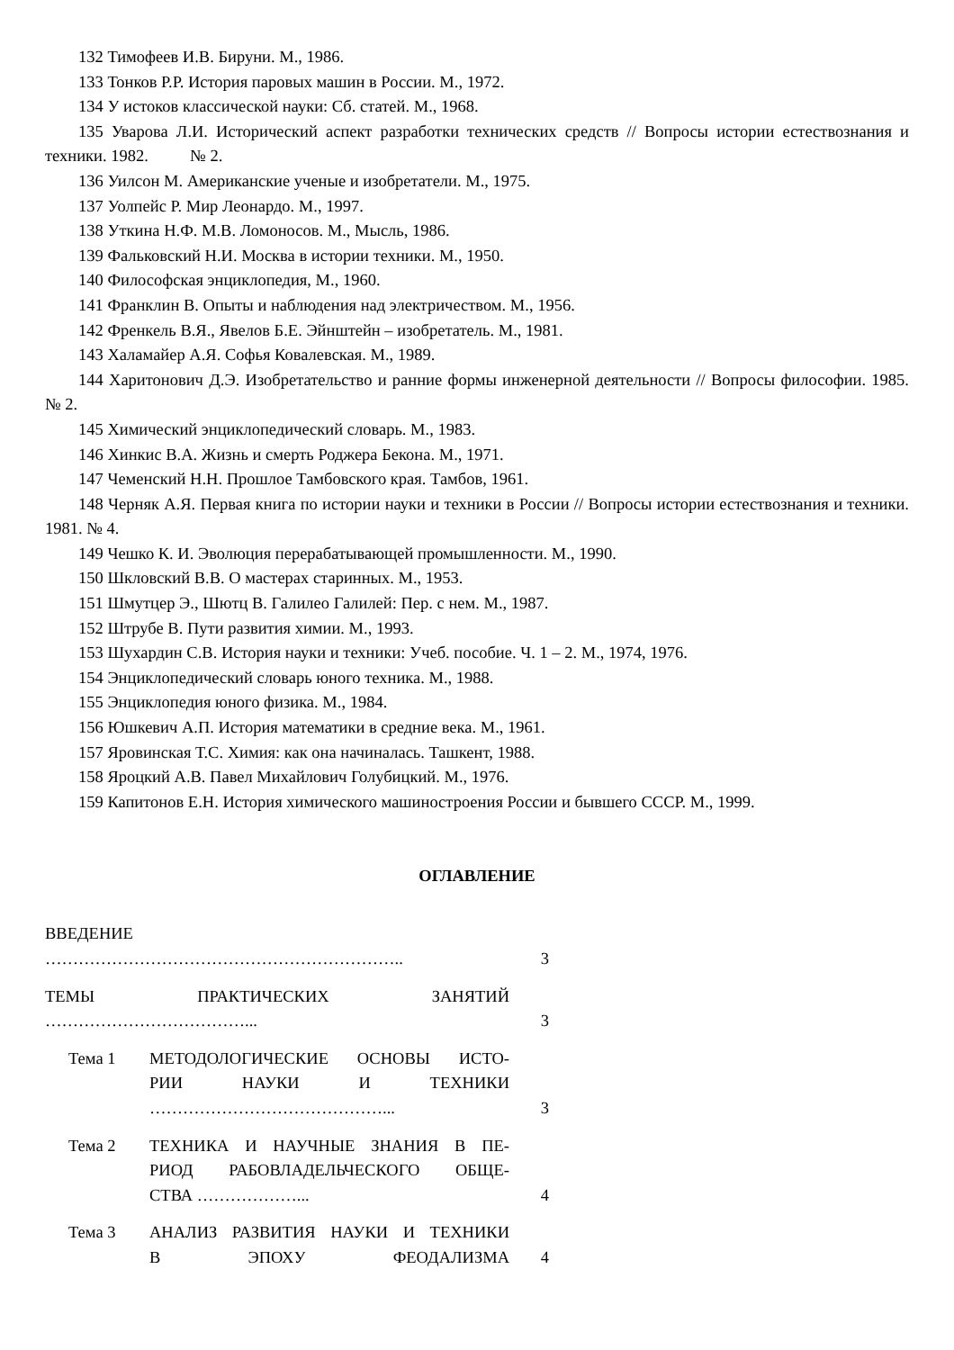132 Тимофеев И.В. Бируни. М., 1986.
133 Тонков Р.Р. История паровых машин в России. М., 1972.
134 У истоков классической науки: Сб. статей. М., 1968.
135 Уварова Л.И. Исторический аспект разработки технических средств // Вопросы истории естест­вознания и техники. 1982. № 2.
136 Уилсон М. Американские ученые и изобретатели. М., 1975.
137 Уолпейс Р. Мир Леонардо. М., 1997.
138 Уткина Н.Ф. М.В. Ломоносов. М., Мысль, 1986.
139 Фальковский Н.И. Москва в истории техники. М., 1950.
140 Философская энциклопедия, М., 1960.
141 Франклин В. Опыты и наблюдения над электричеством. М., 1956.
142 Френкель В.Я., Явелов Б.Е. Эйнштейн – изобретатель. М., 1981.
143 Халамайер А.Я. Софья Ковалевская. М., 1989.
144 Харитонович Д.Э. Изобретательство и ранние формы инженерной деятельности // Вопросы фи­лософии. 1985. № 2.
145 Химический энциклопедический словарь. М., 1983.
146 Хинкис В.А. Жизнь и смерть Роджера Бекона. М., 1971.
147 Чеменский Н.Н. Прошлое Тамбовского края. Тамбов, 1961.
148 Черняк А.Я. Первая книга по истории науки и техники в России // Вопросы истории естество­знания и техники. 1981. № 4.
149 Чешко К. И. Эволюция перерабатывающей промышленности. М., 1990.
150 Шкловский В.В. О мастерах старинных. М., 1953.
151 Шмутцер Э., Шютц В. Галилео Галилей: Пер. с нем. М., 1987.
152 Штрубе В. Пути развития химии. М., 1993.
153 Шухардин С.В. История науки и техники: Учеб. пособие. Ч. 1 – 2. М., 1974, 1976.
154 Энциклопедический словарь юного техника. М., 1988.
155 Энциклопедия юного физика. М., 1984.
156 Юшкевич А.П. История математики в средние века. М., 1961.
157 Яровинская Т.С. Химия: как она начиналась. Ташкент, 1988.
158 Яроцкий А.В. Павел Михайлович Голубицкий. М., 1976.
159 Капитонов Е.Н. История химического машиностроения России и бывшего СССР. М., 1999.
ОГЛАВЛЕНИЕ
| ВВЕДЕНИЕ ……………………………………………………….. | | 3 |
| ТЕМЫ ПРАКТИЧЕСКИХ ЗАНЯТИЙ ………………………………... | | 3 |
| Тема 1 | МЕТОДОЛОГИЧЕСКИЕ ОСНОВЫ ИСТО- РИИ НАУКИ И ТЕХНИКИ ……………………………………... | 3 |
| Тема 2 | ТЕХНИКА И НАУЧНЫЕ ЗНАНИЯ В ПЕ- РИОД РАБОВЛАДЕЛЬЧЕСКОГО ОБЩЕ- СТВА ………………... | 4 |
| Тема 3 | АНАЛИЗ РАЗВИТИЯ НАУКИ И ТЕХНИКИ В ЭПОХУ ФЕОДАЛИЗМА | 4 |